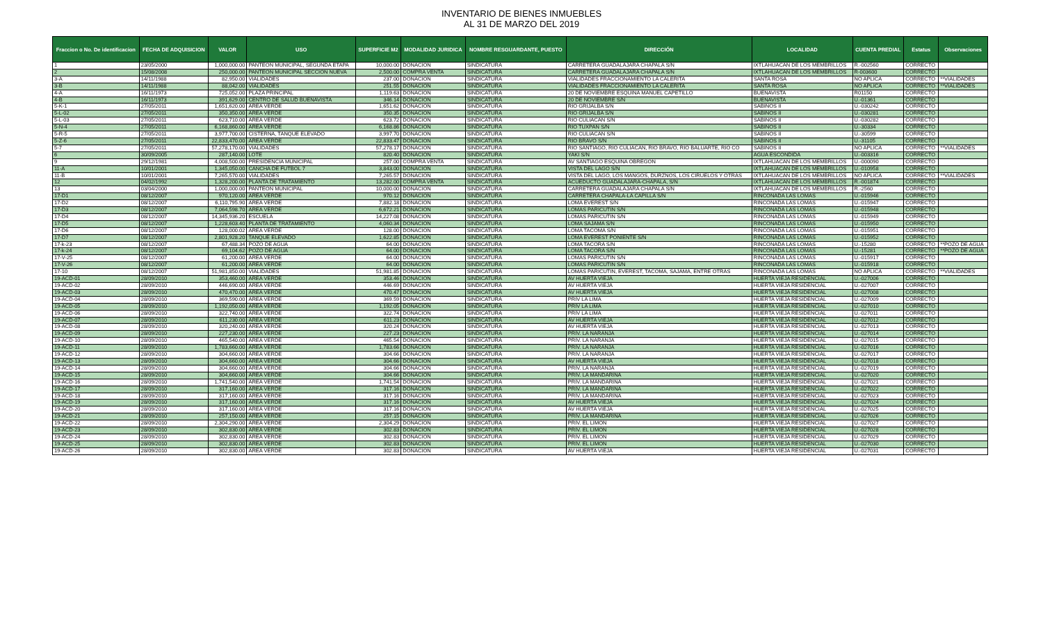INVENTARIO DE BIENES INMUEBLES
AL 31 DE MARZO DEL 2019
| Fraccion o No. De identificacion | FECHA DE ADQUISICION | VALOR | USO | SUPERFICIE M2 | MODALIDAD JURIDICA | NOMBRE RESGUARDANTE, PUESTO | DIRECCIÓN | LOCALIDAD | CUENTA PREDIAL | Estatus | Observaciones |
| --- | --- | --- | --- | --- | --- | --- | --- | --- | --- | --- | --- |
| 1 | 23/05/2000 | 1,000,000.00 | PANTEON MUNICIPAL, SEGUNDA ETAPA | 10,000.00 | DONACION | SINDICATURA | CARRETERA GUADALAJARA CHAPALA S/N | IXTLAHUACAN DE LOS MEMBRILLOS | R.-002560 | CORRECTO | |
| 2 | 15/08/2008 | 250,000.00 | PANTEON MUNICIPAL SECCION NUEVA | 2,500.00 | COMPRA VENTA | SINDICATURA | CARRETERA GUADALAJARA CHAPALA S/N | IXTLAHUACAN DE LOS MEMBRILLOS | R-003600 | CORRECTO | |
| 3-A | 14/11/1988 | 82,950.00 | VIALIDADES | 237.00 | DONACION | SINDICATURA | VIALIDADES FRACCIONAMIENTO LA CALERITA | SANTA ROSA | NO APLICA | CORRECTO | **VIALIDADES |
| 3-B | 14/11/1988 | 88,042.00 | VIALIDADES | 251.55 | DONACION | SINDICATURA | VIALIDADES FRACCIONAMIENTO LA CALERITA | SANTA ROSA | NO APLICA | CORRECTO | **VIALIDADES |
| 4-A | 16/11/1973 | 725,052.00 | PLAZA PRINCIPAL | 1,119.63 | DONACION | SINDICATURA | 20 DE NOVIEMBRE ESQUINA MANUEL CAPETILLO | BUENAVISTA | R01150 | CORRECTO | |
| 4-B | 16/11/1973 | 391,629.00 | CENTRO DE SALUD BUENAVISTA | 346.14 | DONACION | SINDICATURA | 20 DE NOVIEMBRE S/N | BUENAVISTA | U.-01361 | CORRECTO | |
| 5-K-1 | 27/05/2011 | 1,651,620.00 | AREA VERDE | 1,651.62 | DONACION | SINDICATURA | RIO GRIJALBA S/N | SABINOS II | U.-030242 | CORRECTO | |
| 5-L-02 | 27/05/2011 | 350,350.00 | AREA VERDE | 350.35 | DONACION | SINDICATURA | RIO GRIJALBA S/N | SABINOS II | U.-030281 | CORRECTO | |
| 5-L-03 | 27/05/2011 | 623,710.00 | AREA VERDE | 623.72 | DONACION | SINDICATURA | RIO CULIACAN S/N | SABINOS II | U.-030282 | CORRECTO | |
| 5-N-4 | 27/05/2011 | 6,168,860.00 | AREA VERDE | 6,168.86 | DONACION | SINDICATURA | RIO TUXPAN S/N | SABINOS II | U.-30334 | CORRECTO | |
| 5-R-5 | 27/05/2011 | 3,977,700.00 | CISTERNA, TANQUE ELEVADO | 3,997.70 | DONACION | SINDICATURA | RIO CULIACAN S/N | SABINOS II | U.-30599 | CORRECTO | |
| 5-Z-6 | 27/05/2011 | 22,833,470.00 | AREA VERDE | 22,833.47 | DONACION | SINDICATURA | RIO BRAVO S/N | SABINOS II | U.-31105 | CORRECTO | |
| 5-7 | 27/05/2011 | 57,278,170.00 | VIALIDADES | 57,278.17 | DONACION | SINDICATURA | RIO SANTIAGO, RIO CULIACAN, RIO BRAVO, RIO BALUARTE, RIO CO | SABINOS II | NO APLICA | CORRECTO | **VIALIDADES |
| 6 | 30/09/2005 | 287,140.00 | LOTE | 820.40 | DONACION | SINDICATURA | YAKI S/N | AGUA ESCONDIDA | U.-003316 | CORRECTO | |
| 9 | 29/12/1981 | 4,008,500.00 | PRESIDENCIA MUNICIPAL | 257.00 | COMPRA VENTA | SINDICATURA | AV SANTIAGO ESQUINA OBREGON | IXTLAHUACAN DE LOS MEMBRILLOS | U.-000090 | CORRECTO | |
| 11-A | 10/01/2001 | 1,345,050.00 | CANCHA DE FUTBOL 7 | 3,843.00 | DONACION | SINDICATURA | VISTA DEL LAGO S/N | IXTLAHUACAN DE LOS MEMBRILLOS | U.-010958 | CORRECTO | |
| 11-B | 10/01/2001 | 7,265,570.00 | VIALIDADES | 7,265.57 | DONACION | SINDICATURA | VISTA DEL LAGO, LOS MANGOS, DURZNOS, LOS CIRUELOS Y OTRAS | IXTLAHUACAN DE LOS MEMBRILLOS | NO APLICA | CORRECTO | **VIALIDADES |
| 12 | 04/02/1992 | 1,328,200.00 | PLANTA DE TRATAMIENTO | 13,282.00 | COMPRA VENTA | SINDICATURA | ACUEDUCTO GUADALAJARA-CHAPALA, S/N | IXTLAHUACAN DE LOS MEMBRILLOS | R.-001874 | CORRECTO | |
| 13 | 03/04/2000 | 1,000,000.00 | PANTEON MUNICIPAL | 10,000.00 | DONACION | SINDICATURA | CARRETERA GUADALAJARA CHAPALA S/N | IXTLAHUACAN DE LOS MEMBRILLOS | R.-2560 | CORRECTO | |
| 17-D1 | 08/12/2007 | 970,120.00 | AREA VERDE | 970.12 | DONACION | SINDICATURA | CARRETERA CHAPALA-LA CAPILLA S/N | RINCONADA LAS LOMAS | U.-015946 | CORRECTO | |
| 17-D2 | 08/12/2007 | 6,110,795.90 | AREA VERDE | 7,882.18 | DONACION | SINDICATURA | LOMA EVEREST S/N | RINCONADA LAS LOMAS | U.-015947 | CORRECTO | |
| 17-D3 | 08/12/2007 | 7,064,598.70 | AREA VERDE | 6,672.21 | DONACION | SINDICATURA | LOMAS PARICUTIN S/N | RINCONADA LAS LOMAS | U.-015948 | CORRECTO | |
| 17-D4 | 08/12/2007 | 14,345,936.20 | ESCUELA | 14,227.08 | DONACION | SINDICATURA | LOMAS PARICUTIN S/N | RINCONADA LAS LOMAS | U.-015949 | CORRECTO | |
| 17-D5 | 08/12/2007 | 1,228,603.40 | PLANTA DE TRATAMIENTO | 4,060.34 | DONACION | SINDICATURA | LOMA SAJAMA S/N | RINCONADA LAS LOMAS | U.-015950 | CORRECTO | |
| 17-D6 | 08/12/2007 | 128,000.02 | AREA VERDE | 128.00 | DONACION | SINDICATURA | LOMA TACOMA S/N | RINCONADA LAS LOMAS | U.-015951 | CORRECTO | |
| 17-D7 | 08/12/2007 | 2,801,928.20 | TANQUE ELEVADO | 1,622.85 | DONACION | SINDICATURA | LOMA EVEREST PONIENTE S/N | RINCONADA LAS LOMAS | U.-015952 | CORRECTO | |
| 17-k-23 | 08/12/2007 | 67,488.34 | POZO DE AGUA | 64.00 | DONACION | SINDICATURA | LOMA TACORA S/N | RINCONADA LAS LOMAS | U.-15280 | CORRECTO | **POZO DE AGUA |
| 17-k-24 | 08/12/2007 | 69,104.62 | POZO DE AGUA | 64.00 | DONACION | SINDICATURA | LOMA TACORA S/N | RINCONADA LAS LOMAS | U.-15281 | CORRECTO | **POZO DE AGUA |
| 17-V-25 | 08/12/2007 | 61,200.00 | AREA VERDE | 64.00 | DONACION | SINDICATURA | LOMAS PARICUTIN S/N | RINCONADA LAS LOMAS | U.-015917 | CORRECTO | |
| 17-V-26 | 08/12/2007 | 61,200.00 | AREA VERDE | 64.00 | DONACION | SINDICATURA | LOMAS PARICUTIN S/N | RINCONADA LAS LOMAS | U.-015918 | CORRECTO | |
| 17-10 | 08/12/2007 | 51,981,850.00 | VIALIDADES | 51,981.85 | DONACION | SINDICATURA | LOMAS PARICUTIN, EVEREST, TACOMA, SAJAMA, ENTRE OTRAS | RINCONADA LAS LOMAS | NO APLICA | CORRECTO | **VIALIDADES |
| 19-ACD-01 | 28/09/2010 | 353,460.00 | AREA VERDE | 353.46 | DONACION | SINDICATURA | AV HUERTA VIEJA | HUERTA VIEJA RESIDENCIAL | U.-027006 | CORRECTO | |
| 19-ACD-02 | 28/09/2010 | 446,690.00 | AREA VERDE | 446.69 | DONACION | SINDICATURA | AV HUERTA VIEJA | HUERTA VIEJA RESIDENCIAL | U.-027007 | CORRECTO | |
| 19-ACD-03 | 28/09/2010 | 470,470.00 | AREA VERDE | 470.47 | DONACION | SINDICATURA | AV HUERTA VIEJA | HUERTA VIEJA RESIDENCIAL | U.-027008 | CORRECTO | |
| 19-ACD-04 | 28/09/2010 | 369,590.00 | AREA VERDE | 369.59 | DONACION | SINDICATURA | PRIV LA LIMA | HUERTA VIEJA RESIDENCIAL | U.-027009 | CORRECTO | |
| 19-ACD-05 | 28/09/2010 | 1,192,050.00 | AREA VERDE | 1,192.05 | DONACION | SINDICATURA | PRIV LA LIMA | HUERTA VIEJA RESIDENCIAL | U.-027010 | CORRECTO | |
| 19-ACD-06 | 28/09/2010 | 322,740.00 | AREA VERDE | 322.74 | DONACION | SINDICATURA | PRIV LA LIMA | HUERTA VIEJA RESIDENCIAL | U.-027011 | CORRECTO | |
| 19-ACD-07 | 28/09/2010 | 611,230.00 | AREA VERDE | 611.23 | DONACION | SINDICATURA | AV HUERTA VIEJA | HUERTA VIEJA RESIDENCIAL | U.-027012 | CORRECTO | |
| 19-ACD-08 | 28/09/2010 | 320,240.00 | AREA VERDE | 320.24 | DONACION | SINDICATURA | AV HUERTA VIEJA | HUERTA VIEJA RESIDENCIAL | U.-027013 | CORRECTO | |
| 19-ACD-09 | 28/09/2010 | 227,230.00 | AREA VERDE | 227.23 | DONACION | SINDICATURA | PRIV. LA NARANJA | HUERTA VIEJA RESIDENCIAL | U.-027014 | CORRECTO | |
| 19-ACD-10 | 28/09/2010 | 465,540.00 | AREA VERDE | 465.54 | DONACION | SINDICATURA | PRIV. LA NARANJA | HUERTA VIEJA RESIDENCIAL | U.-027015 | CORRECTO | |
| 19-ACD-11 | 28/09/2010 | 1,783,660.00 | AREA VERDE | 1,783.66 | DONACION | SINDICATURA | PRIV. LA NARANJA | HUERTA VIEJA RESIDENCIAL | U.-027016 | CORRECTO | |
| 19-ACD-12 | 28/09/2010 | 304,660.00 | AREA VERDE | 304.66 | DONACION | SINDICATURA | PRIV. LA NARANJA | HUERTA VIEJA RESIDENCIAL | U.-027017 | CORRECTO | |
| 19-ACD-13 | 28/09/2010 | 304,660.00 | AREA VERDE | 304.66 | DONACION | SINDICATURA | AV HUERTA VIEJA | HUERTA VIEJA RESIDENCIAL | U.-027018 | CORRECTO | |
| 19-ACD-14 | 28/09/2010 | 304,660.00 | AREA VERDE | 304.66 | DONACION | SINDICATURA | PRIV. LA NARANJA | HUERTA VIEJA RESIDENCIAL | U.-027019 | CORRECTO | |
| 19-ACD-15 | 28/09/2010 | 304,660.00 | AREA VERDE | 304.66 | DONACION | SINDICATURA | PRIV. LA MANDARINA | HUERTA VIEJA RESIDENCIAL | U.-027020 | CORRECTO | |
| 19-ACD-16 | 28/09/2010 | 1,741,540.00 | AREA VERDE | 1,741.54 | DONACION | SINDICATURA | PRIV. LA MANDARINA | HUERTA VIEJA RESIDENCIAL | U.-027021 | CORRECTO | |
| 19-ACD-17 | 28/09/2010 | 317,160.00 | AREA VERDE | 317.16 | DONACION | SINDICATURA | PRIV. LA MANDARINA | HUERTA VIEJA RESIDENCIAL | U.-027022 | CORRECTO | |
| 19-ACD-18 | 28/09/2010 | 317,160.00 | AREA VERDE | 317.16 | DONACION | SINDICATURA | PRIV. LA MANDARINA | HUERTA VIEJA RESIDENCIAL | U.-027023 | CORRECTO | |
| 19-ACD-19 | 28/09/2010 | 317,160.00 | AREA VERDE | 317.16 | DONACION | SINDICATURA | AV HUERTA VIEJA | HUERTA VIEJA RESIDENCIAL | U.-027024 | CORRECTO | |
| 19-ACD-20 | 28/09/2010 | 317,160.00 | AREA VERDE | 317.16 | DONACION | SINDICATURA | AV HUERTA VIEJA | HUERTA VIEJA RESIDENCIAL | U.-027025 | CORRECTO | |
| 19-ACD-21 | 28/09/2010 | 257,150.00 | AREA VERDE | 257.15 | DONACION | SINDICATURA | PRIV. LA MANDARINA | HUERTA VIEJA RESIDENCIAL | U.-027026 | CORRECTO | |
| 19-ACD-22 | 28/09/2010 | 2,304,290.00 | AREA VERDE | 2,304.29 | DONACION | SINDICATURA | PRIV. EL LIMON | HUERTA VIEJA RESIDENCIAL | U.-027027 | CORRECTO | |
| 19-ACD-23 | 28/09/2010 | 302,830.00 | AREA VERDE | 302.83 | DONACION | SINDICATURA | PRIV. EL LIMON | HUERTA VIEJA RESIDENCIAL | U.-027028 | CORRECTO | |
| 19-ACD-24 | 28/09/2010 | 302,830.00 | AREA VERDE | 302.83 | DONACION | SINDICATURA | PRIV. EL LIMON | HUERTA VIEJA RESIDENCIAL | U.-027029 | CORRECTO | |
| 19-ACD-25 | 28/09/2010 | 302,830.00 | AREA VERDE | 302.83 | DONACION | SINDICATURA | PRIV. EL LIMON | HUERTA VIEJA RESIDENCIAL | U.-027030 | CORRECTO | |
| 19-ACD-26 | 28/09/2010 | 302,830.00 | AREA VERDE | 302.83 | DONACION | SINDICATURA | AV HUERTA VIEJA | HUERTA VIEJA RESIDENCIAL | U.-027031 | CORRECTO | |